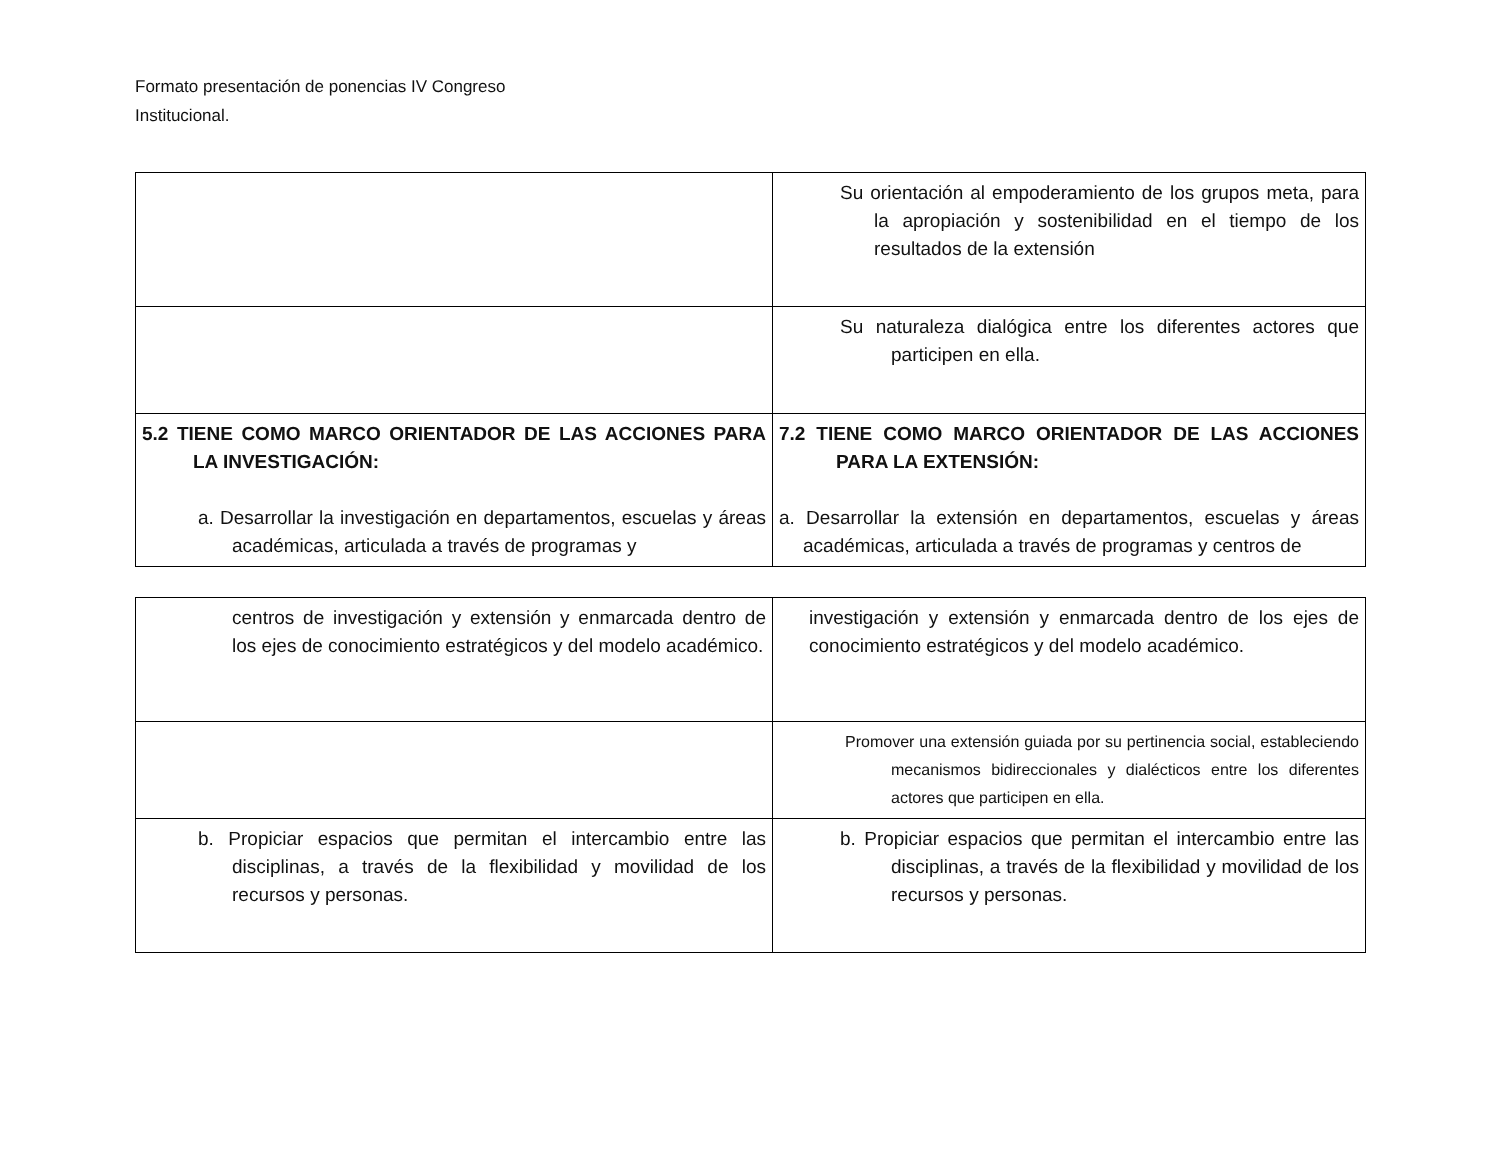Formato presentación de ponencias IV Congreso
Institucional.
| | Su orientación al empoderamiento de los grupos meta, para la apropiación y sostenibilidad en el tiempo de los resultados de la extensión |
| | Su naturaleza dialógica entre los diferentes actores que participen en ella. |
| 5.2 TIENE COMO MARCO ORIENTADOR DE LAS ACCIONES PARA LA INVESTIGACIÓN: a. Desarrollar la investigación en departamentos, escuelas y áreas académicas, articulada a través de programas y | 7.2 TIENE COMO MARCO ORIENTADOR DE LAS ACCIONES PARA LA EXTENSIÓN: a. Desarrollar la extensión en departamentos, escuelas y áreas académicas, articulada a través de programas y centros de |
| centros de investigación y extensión y enmarcada dentro de los ejes de conocimiento estratégicos y del modelo académico. | investigación y extensión y enmarcada dentro de los ejes de conocimiento estratégicos y del modelo académico. |
| | Promover una extensión guiada por su pertinencia social, estableciendo mecanismos bidireccionales y dialécticos entre los diferentes actores que participen en ella. |
| b. Propiciar espacios que permitan el intercambio entre las disciplinas, a través de la flexibilidad y movilidad de los recursos y personas. | b. Propiciar espacios que permitan el intercambio entre las disciplinas, a través de la flexibilidad y movilidad de los recursos y personas. |